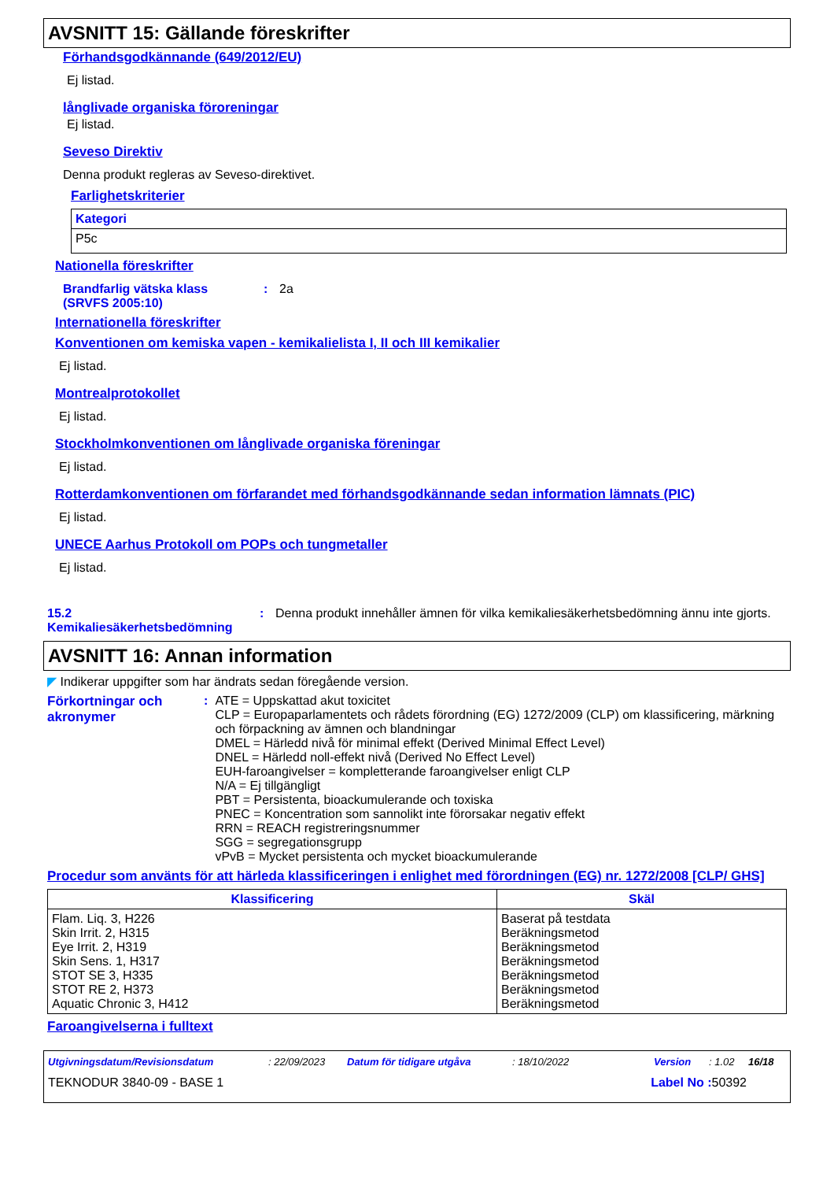AVSNITT 15: Gällande föreskrifter
Förhandsgodkännande (649/2012/EU)
Ej listad.
långlivade organiska föroreningar
Ej listad.
Seveso Direktiv
Denna produkt regleras av Seveso-direktivet.
Farlighetskriterier
| Kategori |
| --- |
| P5c |
Nationella föreskrifter
Brandfarlig vätska klass (SRVFS 2005:10)
: 2a
Internationella föreskrifter
Konventionen om kemiska vapen - kemikalielista I, II och III kemikalier
Ej listad.
Montrealprotokollet
Ej listad.
Stockholmkonventionen om långlivade organiska föreningar
Ej listad.
Rotterdamkonventionen om förfarandet med förhandsgodkännande sedan information lämnats (PIC)
Ej listad.
UNECE Aarhus Protokoll om POPs och tungmetaller
Ej listad.
15.2 Kemikaliesäkerhetsbedömning
: Denna produkt innehåller ämnen för vilka kemikaliesäkerhetsbedömning ännu inte gjorts.
AVSNITT 16: Annan information
◤ Indikerar uppgifter som har ändrats sedan föregående version.
Förkortningar och akronymer
: ATE = Uppskattad akut toxicitet
CLP = Europaparlamentets och rådets förordning (EG) 1272/2009 (CLP) om klassificering, märkning och förpackning av ämnen och blandningar
DMEL = Härledd nivå för minimal effekt (Derived Minimal Effect Level)
DNEL = Härledd noll-effekt nivå (Derived No Effect Level)
EUH-faroangivelser = kompletterande faroangivelser enligt CLP
N/A = Ej tillgängligt
PBT = Persistenta, bioackumulerande och toxiska
PNEC = Koncentration som sannolikt inte förorsakar negativ effekt
RRN = REACH registreringsnummer
SGG = segregationsgrupp
vPvB = Mycket persistenta och mycket bioackumulerande
Procedur som använts för att härleda klassificeringen i enlighet med förordningen (EG) nr. 1272/2008 [CLP/ GHS]
| Klassificering | Skäl |
| --- | --- |
| Flam. Liq. 3, H226 Skin Irrit. 2, H315 Eye Irrit. 2, H319 Skin Sens. 1, H317 STOT SE 3, H335 STOT RE 2, H373 Aquatic Chronic 3, H412 | Baserat på testdata Beräkningsmetod Beräkningsmetod Beräkningsmetod Beräkningsmetod Beräkningsmetod Beräkningsmetod |
Faroangivelserna i fulltext
Utgivningsdatum/Revisionsdatum: 22/09/2023 Datum för tidigare utgåva: 18/10/2022 Version: 1.02 16/18
TEKNODUR 3840-09 - BASE 1 Label No : 50392